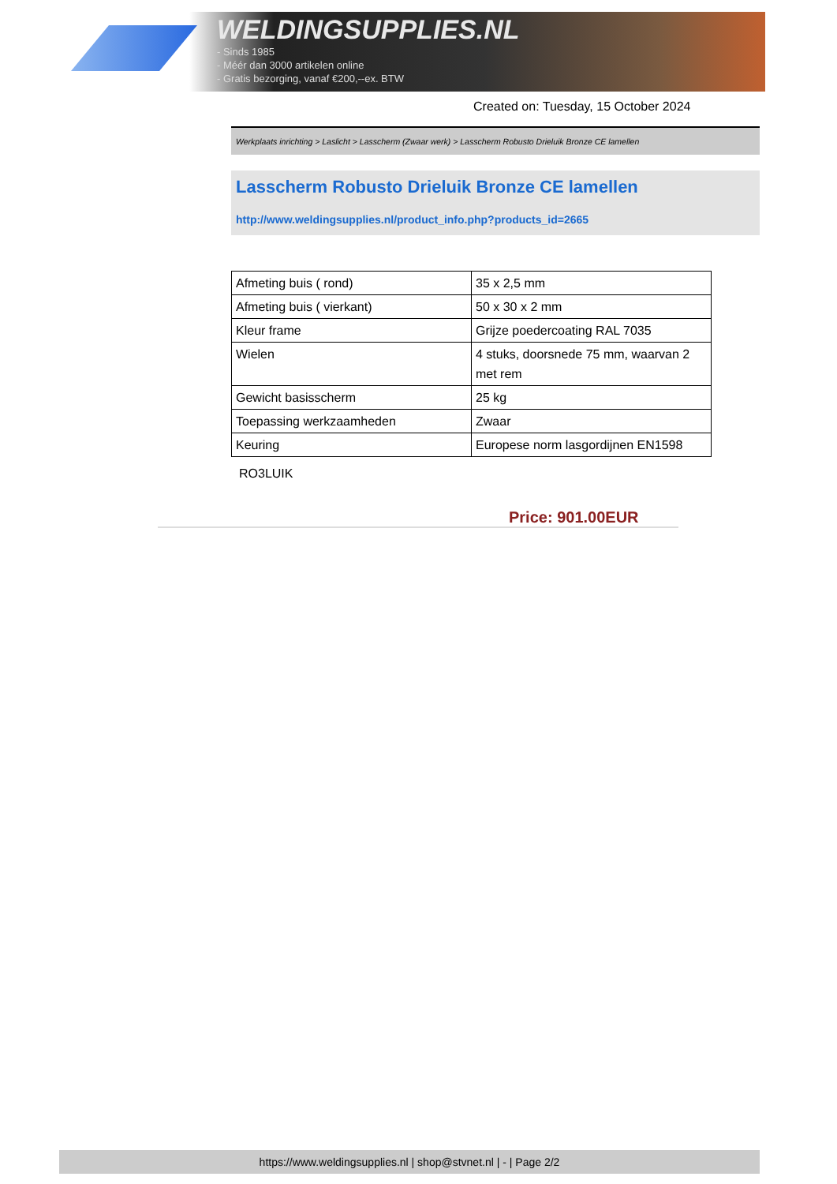WELDINGSUPPLIES.NL
- Sinds 1985
- Méér dan 3000 artikelen online
- Gratis bezorging, vanaf €200,--ex. BTW
Created on: Tuesday, 15 October 2024
Werkplaats inrichting > Laslicht > Lasscherm (Zwaar werk) > Lasscherm Robusto Drieluik Bronze CE lamellen
Lasscherm Robusto Drieluik Bronze CE lamellen
http://www.weldingsupplies.nl/product_info.php?products_id=2665
| Afmeting buis ( rond) | 35 x 2,5 mm |
| Afmeting buis ( vierkant) | 50 x 30 x 2 mm |
| Kleur frame | Grijze poedercoating RAL 7035 |
| Wielen | 4 stuks, doorsnede 75 mm, waarvan 2 met rem |
| Gewicht basisscherm | 25 kg |
| Toepassing werkzaamheden | Zwaar |
| Keuring | Europese norm lasgordijnen EN1598 |
RO3LUIK
Price: 901.00EUR
https://www.weldingsupplies.nl | shop@stvnet.nl | - | Page 2/2